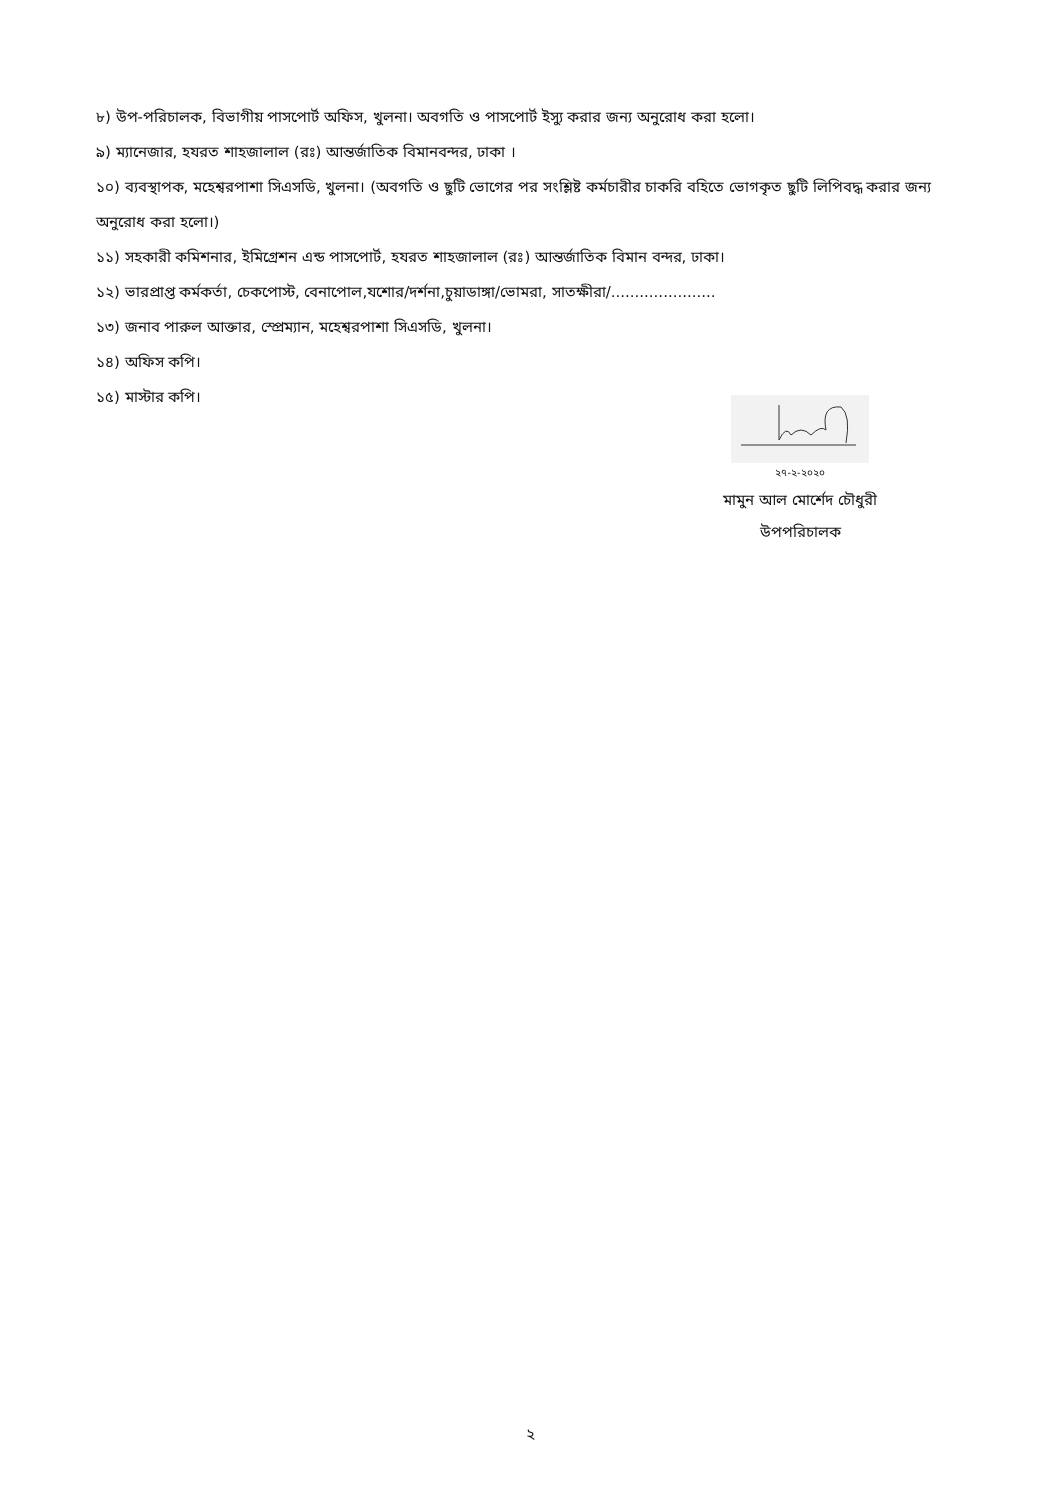৮) উপ-পরিচালক, বিভাগীয় পাসপোর্ট অফিস, খুলনা। অবগতি ও পাসপোর্ট ইস্যু করার জন্য অনুরোধ করা হলো।
৯) ম্যানেজার, হযরত শাহজালাল (রঃ) আন্তর্জাতিক বিমানবন্দর, ঢাকা ।
১০) ব্যবস্থাপক, মহেশ্বরপাশা সিএসডি, খুলনা। (অবগতি ও ছুটি ভোগের পর সংশ্লিষ্ট কর্মচারীর চাকরি বহিতে ভোগকৃত ছুটি লিপিবদ্ধ করার জন্য অনুরোধ করা হলো।)
১১) সহকারী কমিশনার, ইমিগ্রেশন এন্ড পাসপোর্ট, হযরত শাহজালাল (রঃ) আন্তর্জাতিক বিমান বন্দর, ঢাকা।
১২) ভারপ্রাপ্ত কর্মকর্তা, চেকপোস্ট, বেনাপোল,যশোর/দর্শনা,চুয়াডাঙ্গা/ভোমরা, সাতক্ষীরা/......................
১৩) জনাব পারুল আক্তার, স্প্রেম্যান, মহেশ্বরপাশা সিএসডি, খুলনা।
১৪) অফিস কপি।
১৫) মাস্টার কপি।
২৭-২-২০২০
মামুন আল মোর্শেদ চৌধুরী
উপপরিচালক
২